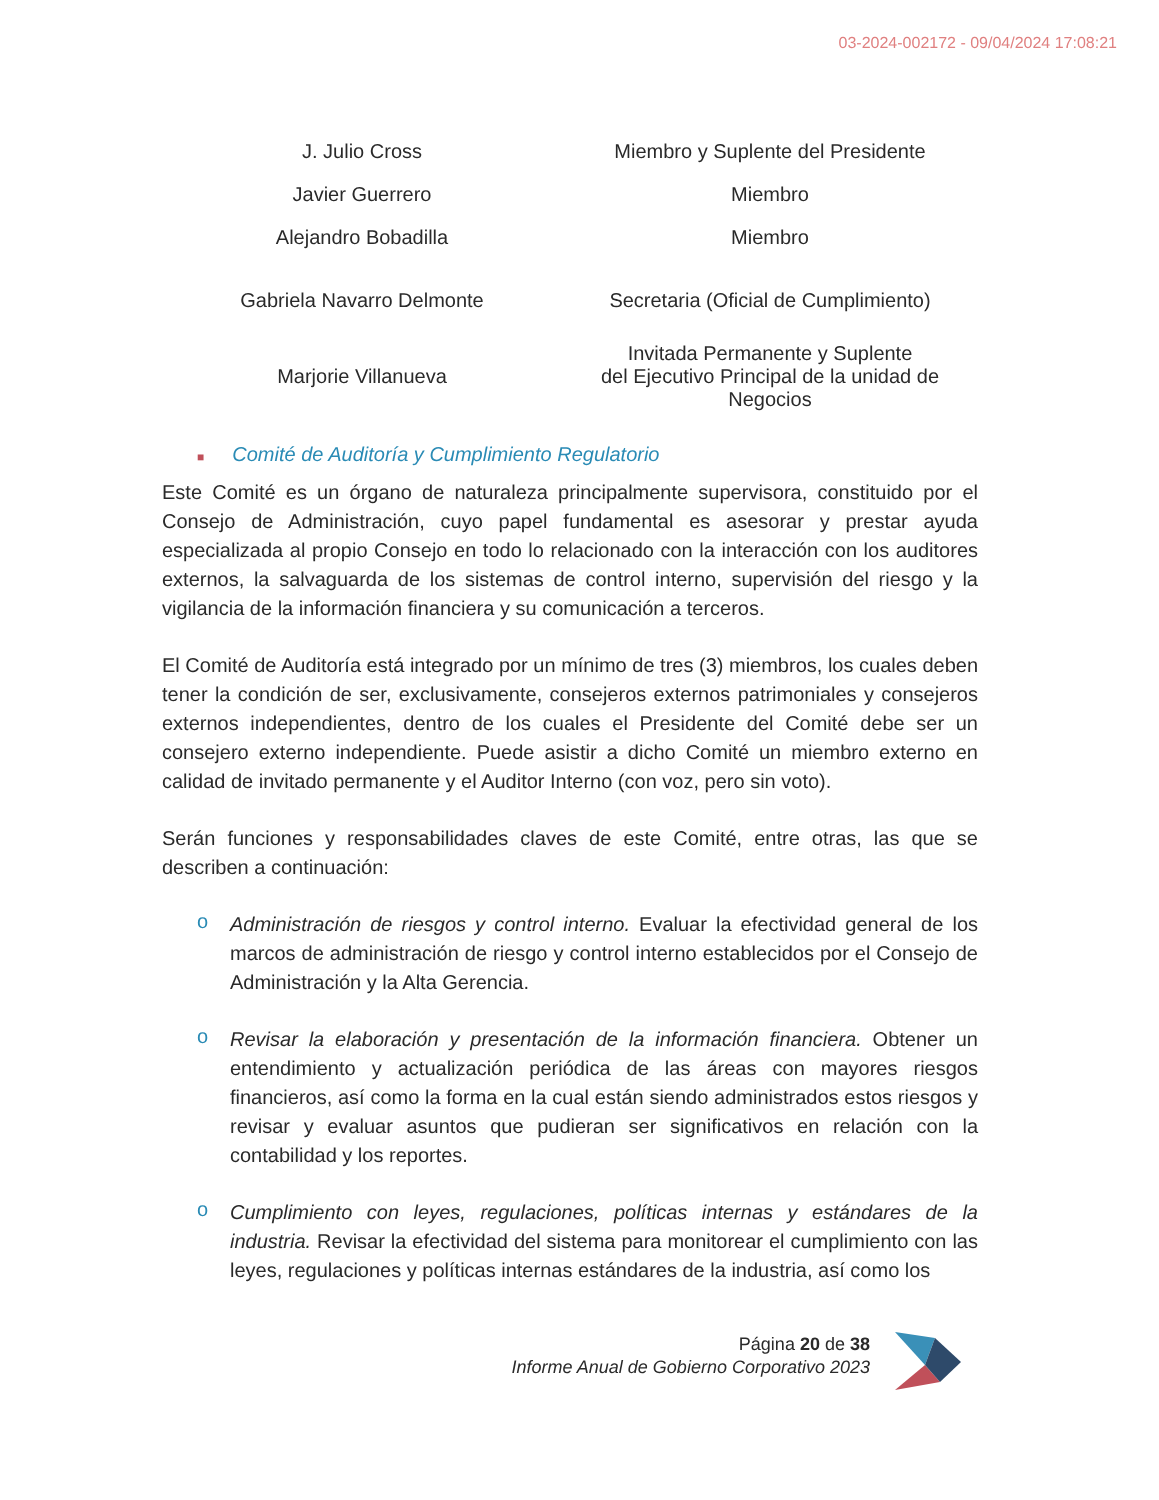03-2024-002172 - 09/04/2024 17:08:21
| J. Julio Cross | Miembro y Suplente del Presidente |
| Javier Guerrero | Miembro |
| Alejandro Bobadilla | Miembro |
| Gabriela Navarro Delmonte | Secretaria (Oficial de Cumplimiento) |
| Marjorie Villanueva | Invitada Permanente y Suplente del Ejecutivo Principal de la unidad de Negocios |
■ Comité de Auditoría y Cumplimiento Regulatorio
Este Comité es un órgano de naturaleza principalmente supervisora, constituido por el Consejo de Administración, cuyo papel fundamental es asesorar y prestar ayuda especializada al propio Consejo en todo lo relacionado con la interacción con los auditores externos, la salvaguarda de los sistemas de control interno, supervisión del riesgo y la vigilancia de la información financiera y su comunicación a terceros.
El Comité de Auditoría está integrado por un mínimo de tres (3) miembros, los cuales deben tener la condición de ser, exclusivamente, consejeros externos patrimoniales y consejeros externos independientes, dentro de los cuales el Presidente del Comité debe ser un consejero externo independiente. Puede asistir a dicho Comité un miembro externo en calidad de invitado permanente y el Auditor Interno (con voz, pero sin voto).
Serán funciones y responsabilidades claves de este Comité, entre otras, las que se describen a continuación:
o Administración de riesgos y control interno. Evaluar la efectividad general de los marcos de administración de riesgo y control interno establecidos por el Consejo de Administración y la Alta Gerencia.
o Revisar la elaboración y presentación de la información financiera. Obtener un entendimiento y actualización periódica de las áreas con mayores riesgos financieros, así como la forma en la cual están siendo administrados estos riesgos y revisar y evaluar asuntos que pudieran ser significativos en relación con la contabilidad y los reportes.
o Cumplimiento con leyes, regulaciones, políticas internas y estándares de la industria. Revisar la efectividad del sistema para monitorear el cumplimiento con las leyes, regulaciones y políticas internas estándares de la industria, así como los
Página 20 de 38
Informe Anual de Gobierno Corporativo 2023